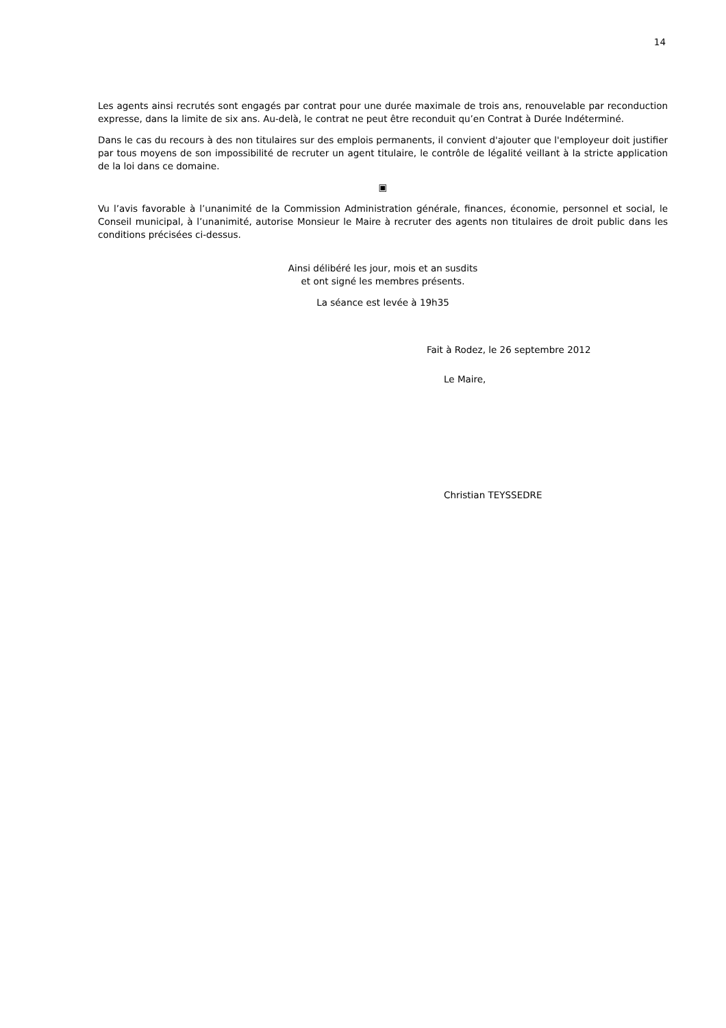14
Les agents ainsi recrutés sont engagés par contrat pour une durée maximale de trois ans, renouvelable par reconduction expresse, dans la limite de six ans. Au-delà, le contrat ne peut être reconduit qu’en Contrat à Durée Indéterminé.
Dans le cas du recours à des non titulaires sur des emplois permanents, il convient d'ajouter que l'employeur doit justifier par tous moyens de son impossibilité de recruter un agent titulaire, le contrôle de légalité veillant à la stricte application de la loi dans ce domaine.
▣
Vu l’avis favorable à l’unanimité de la Commission Administration générale, finances, économie, personnel et social, le Conseil municipal, à l’unanimité, autorise Monsieur le Maire à recruter des agents non titulaires de droit public dans les conditions précisées ci-dessus.
Ainsi délibéré les jour, mois et an susdits
et ont signé les membres présents.
La séance est levée à 19h35
Fait à Rodez, le 26 septembre 2012
Le Maire,
Christian TEYSSEDRE